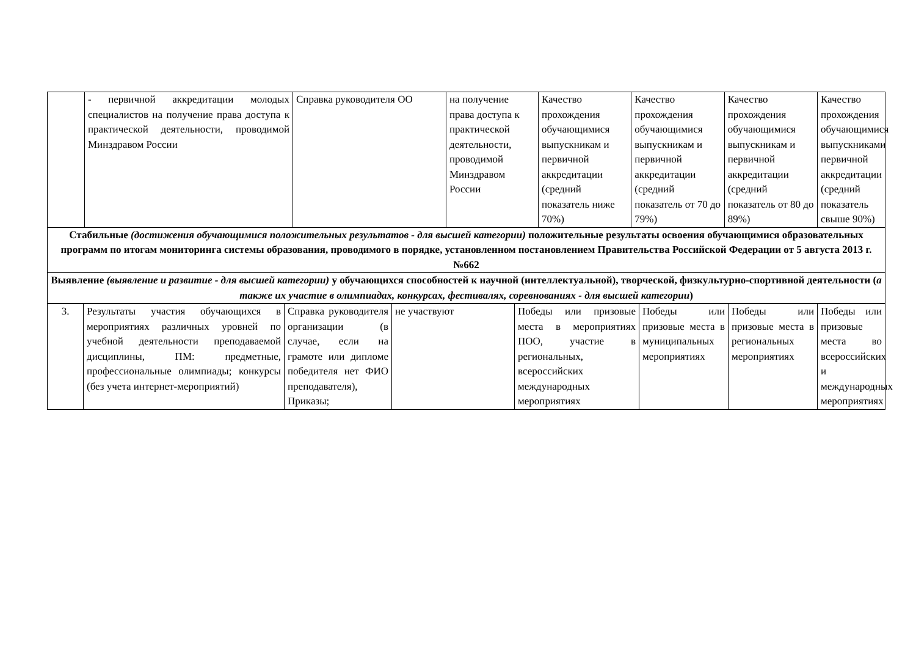| | - первичной аккредитации молодых специалистов на получение права доступа к практической деятельности, проводимой Минздравом России | Справка руководителя ОО | на получение права доступа к практической деятельности, проводимой Минздравом России | Качество прохождения обучающимися выпускникам и первичной аккредитации (средний показатель ниже 70%) | Качество прохождения обучающимися выпускникам и первичной аккредитации (средний показатель от 70 до 79%) | Качество прохождения обучающимися выпускникам и первичной аккредитации (средний показатель от 80 до 89%) | Качество прохождения обучающимися выпускниками первичной аккредитации (средний показатель свыше 90%) |
| Стабильные (достижения обучающимися положительных результатов - для высшей категории) положительные результаты освоения обучающимися образовательных программ по итогам мониторинга системы образования, проводимого в порядке, установленном постановлением Правительства Российской Федерации от 5 августа 2013 г. №662 | | | | | | | |
| Выявление (выявление и развитие - для высшей категории) у обучающихся способностей к научной (интеллектуальной), творческой, физкультурно-спортивной деятельности ( а также их участие в олимпиадах, конкурсах, фестивалях, соревнованиях - для высшей категории ) | | | | | | | |
| 3. | Результаты участия обучающихся в мероприятиях различных уровней по учебной деятельности преподаваемой дисциплины, ПМ: предметные, профессиональные олимпиады; конкурсы (без учета интернет-мероприятий) | Справка руководителя организации (в случае, если на грамоте или дипломе победителя нет ФИО преподавателя), Приказы; | не участвуют | Победы или призовые места в мероприятиях ПОО, участие в региональных, всероссийских международных мероприятиях | Победы или призовые места в муниципальных мероприятиях | Победы или призовые места в региональных мероприятиях | Победы или призовые места во всероссийских и международных мероприятиях |